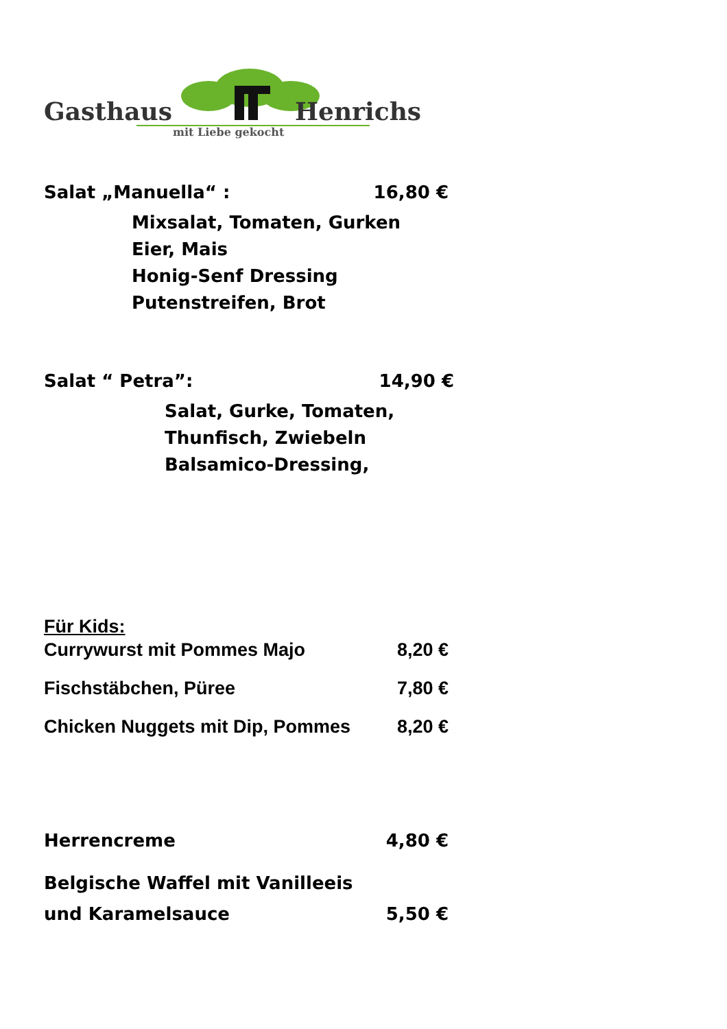Gasthaus
Henrichs
mit Liebe gekocht
Salat „Manuella“ : 16,80 €
Mixsalat, Tomaten, Gurken
Eier, Mais
Honig-Senf Dressing
Putenstreifen, Brot
Salat “ Petra”: 14,90 €
Salat, Gurke, Tomaten,
Thunfisch, Zwiebeln
Balsamico-Dressing,
Für Kids:
Currywurst mit Pommes Majo 8,20 €
Fischstäbchen, Püree 7,80 €
Chicken Nuggets mit Dip, Pommes 8,20 €
Herrencreme 4,80 €
Belgische Waffel mit Vanilleeis
und Karamelsauce 5,50 €